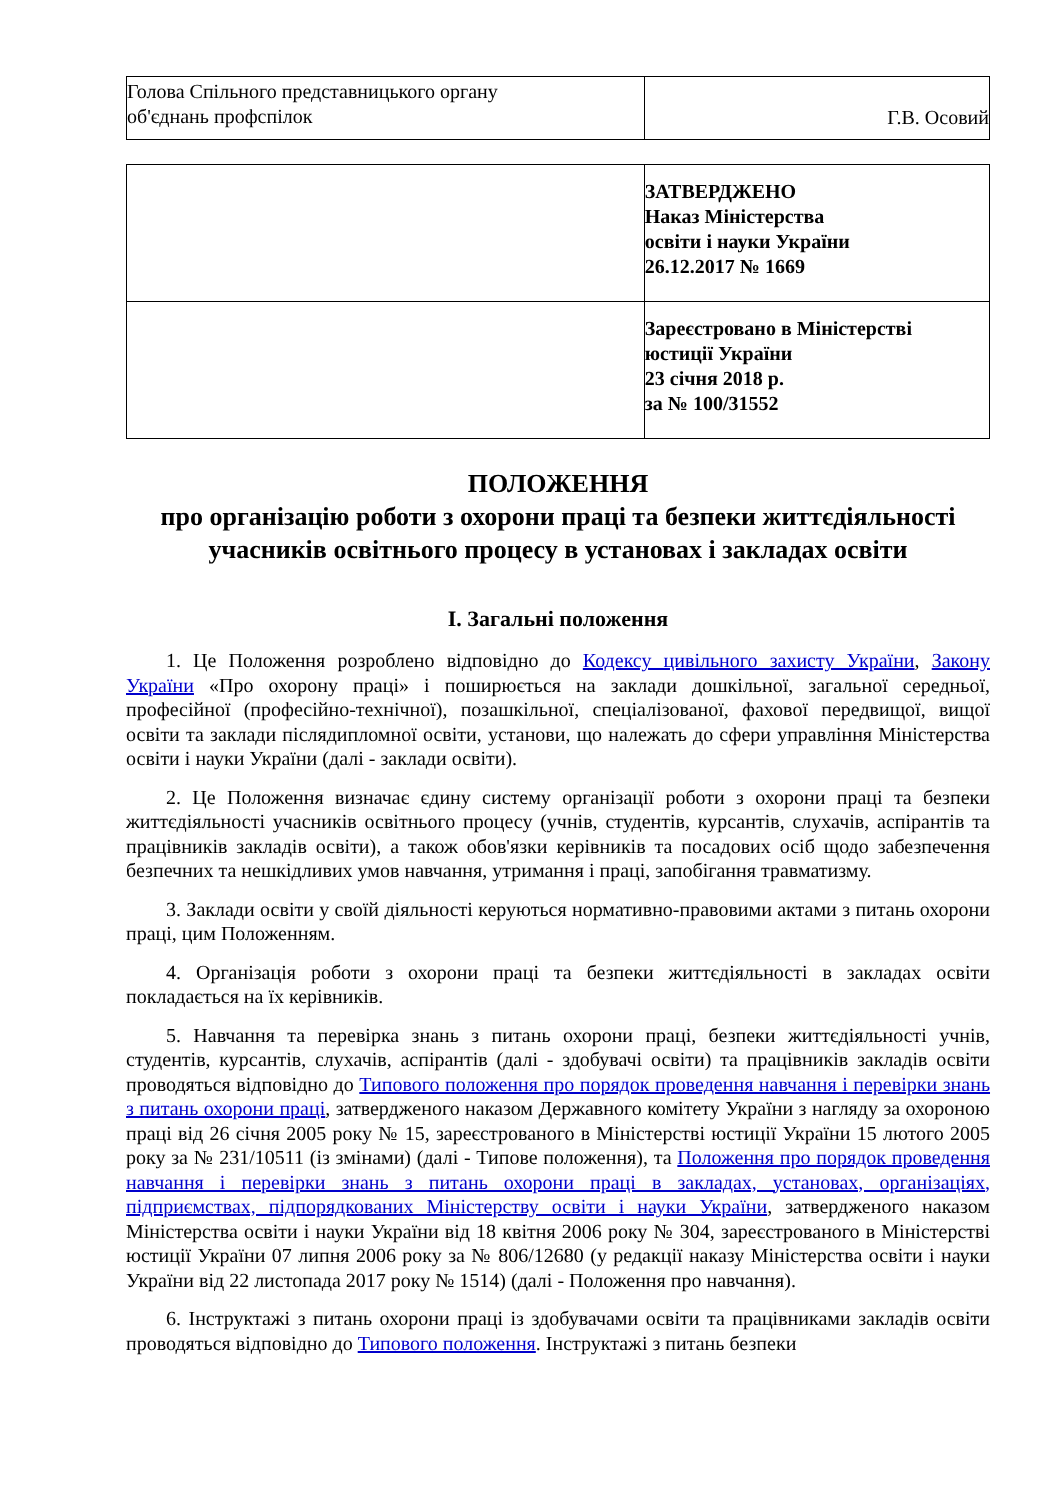| Голова Спільного представницького органу об'єднань профспілок | Г.В. Осовий |
| | ЗАТВЕРДЖЕНО Наказ Міністерства освіти і науки України 26.12.2017 № 1669 |
| | Зареєстровано в Міністерстві юстиції України 23 січня 2018 р. за № 100/31552 |
ПОЛОЖЕННЯ
про організацію роботи з охорони праці та безпеки життєдіяльності учасників освітнього процесу в установах і закладах освіти
I. Загальні положення
1. Це Положення розроблено відповідно до Кодексу цивільного захисту України, Закону України «Про охорону праці» і поширюється на заклади дошкільної, загальної середньої, професійної (професійно-технічної), позашкільної, спеціалізованої, фахової передвищої, вищої освіти та заклади післядипломної освіти, установи, що належать до сфери управління Міністерства освіти і науки України (далі - заклади освіти).
2. Це Положення визначає єдину систему організації роботи з охорони праці та безпеки життєдіяльності учасників освітнього процесу (учнів, студентів, курсантів, слухачів, аспірантів та працівників закладів освіти), а також обов'язки керівників та посадових осіб щодо забезпечення безпечних та нешкідливих умов навчання, утримання і праці, запобігання травматизму.
3. Заклади освіти у своїй діяльності керуються нормативно-правовими актами з питань охорони праці, цим Положенням.
4. Організація роботи з охорони праці та безпеки життєдіяльності в закладах освіти покладається на їх керівників.
5. Навчання та перевірка знань з питань охорони праці, безпеки життєдіяльності учнів, студентів, курсантів, слухачів, аспірантів (далі - здобувачі освіти) та працівників закладів освіти проводяться відповідно до Типового положення про порядок проведення навчання і перевірки знань з питань охорони праці, затвердженого наказом Державного комітету України з нагляду за охороною праці від 26 січня 2005 року № 15, зареєстрованого в Міністерстві юстиції України 15 лютого 2005 року за № 231/10511 (із змінами) (далі - Типове положення), та Положення про порядок проведення навчання і перевірки знань з питань охорони праці в закладах, установах, організаціях, підприємствах, підпорядкованих Міністерству освіти і науки України, затвердженого наказом Міністерства освіти і науки України від 18 квітня 2006 року № 304, зареєстрованого в Міністерстві юстиції України 07 липня 2006 року за № 806/12680 (у редакції наказу Міністерства освіти і науки України від 22 листопада 2017 року № 1514) (далі - Положення про навчання).
6. Інструктажі з питань охорони праці із здобувачами освіти та працівниками закладів освіти проводяться відповідно до Типового положення. Інструктажі з питань безпеки